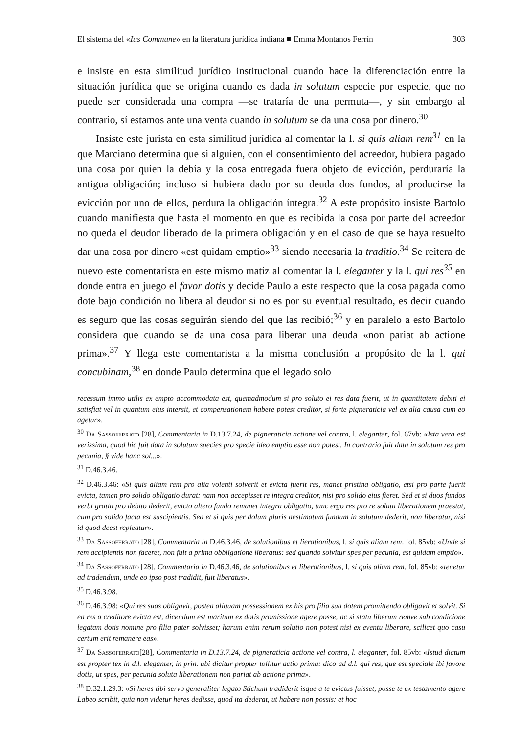El sistema del «Ius Commune» en la literatura jurídica indiana ■ Emma Montanos Ferrín 303
e insiste en esta similitud jurídico institucional cuando hace la diferenciación entre la situación jurídica que se origina cuando es dada in solutum especie por especie, que no puede ser considerada una compra —se trataría de una permuta—, y sin embargo al contrario, sí estamos ante una venta cuando in solutum se da una cosa por dinero.<sup>30</sup>
Insiste este jurista en esta similitud jurídica al comentar la l. si quis aliam rem<sup>31</sup> en la que Marciano determina que si alguien, con el consentimiento del acreedor, hubiera pagado una cosa por quien la debía y la cosa entregada fuera objeto de evicción, perduraría la antigua obligación; incluso si hubiera dado por su deuda dos fundos, al producirse la evicción por uno de ellos, perdura la obligación íntegra.<sup>32</sup> A este propósito insiste Bartolo cuando manifiesta que hasta el momento en que es recibida la cosa por parte del acreedor no queda el deudor liberado de la primera obligación y en el caso de que se haya resuelto dar una cosa por dinero «est quidam emptio»<sup>33</sup> siendo necesaria la traditio.<sup>34</sup> Se reitera de nuevo este comentarista en este mismo matiz al comentar la l. eleganter y la l. qui res<sup>35</sup> en donde entra en juego el favor dotis y decide Paulo a este respecto que la cosa pagada como dote bajo condición no libera al deudor si no es por su eventual resultado, es decir cuando es seguro que las cosas seguirán siendo del que las recibió;<sup>36</sup> y en paralelo a esto Bartolo considera que cuando se da una cosa para liberar una deuda «non pariat ab actione prima».<sup>37</sup> Y llega este comentarista a la misma conclusión a propósito de la l. qui concubinam,<sup>38</sup> en donde Paulo determina que el legado solo
recessum immo utilis ex empto accommodata est, quemadmodum si pro soluto ei res data fuerit, ut in quantitatem debiti ei satisfiat vel in quantum eius intersit, et compensationem habere potest creditor, si forte pigneraticia vel ex alia causa cum eo agetur».
<sup>30</sup> Da Sassoferrato [28], Commentaria in D.13.7.24, de pigneraticia actione vel contra, l. eleganter, fol. 67vb: «Ista vera est verissima, quod hic fuit data in solutum species pro specie ideo emptio esse non potest. In contrario fuit data in solutum res pro pecunia, § vide hanc sol...».
<sup>31</sup> D.46.3.46.
<sup>32</sup> D.46.3.46: «Si quis aliam rem pro alia volenti solverit et evicta fuerit res, manet pristina obligatio, etsi pro parte fuerit evicta, tamen pro solido obligatio durat: nam non accepisset re integra creditor, nisi pro solido eius fieret. Sed et si duos fundos verbi gratia pro debito dederit, evicto altero fundo remanet integra obligatio, tunc ergo res pro re soluta liberationem praestat, cum pro solido facta est suscipientis. Sed et si quis per dolum pluris aestimatum fundum in solutum dederit, non liberatur, nisi id quod deest repleatur».
<sup>33</sup> Da Sassoferrato [28], Commentaria in D.46.3.46, de solutionibus et lierationibus, l. si quis aliam rem. fol. 85vb: «Unde si rem accipientis non faceret, non fuit a prima obbligatione liberatus: sed quando solvitur spes per pecunia, est quidam emptio».
<sup>34</sup> Da Sassoferrato [28], Commentaria in D.46.3.46, de solutionibus et liberationibus, l. si quis aliam rem. fol. 85vb: «tenetur ad tradendum, unde eo ipso post tradidit, fuit liberatus».
<sup>35</sup> D.46.3.98.
<sup>36</sup> D.46.3.98: «Qui res suas obligavit, postea aliquam possessionem ex his pro filia sua dotem promittendo obligavit et solvit. Si ea res a creditore evicta est, dicendum est maritum ex dotis promissione agere posse, ac si statu liberum remve sub condicione legatam dotis nomine pro filia pater solvisset; harum enim rerum solutio non potest nisi ex eventu liberare, scilicet quo casu certum erit remanere eas».
<sup>37</sup> Da Sassoferrato[28], Commentaria in D.13.7.24, de pigneraticia actione vel contra, l. eleganter, fol. 85vb: «Istud dictum est propter tex in d.l. eleganter, in prin. ubi dicitur propter tollitur actio prima: dico ad d.l. qui res, que est speciale ibi favore dotis, ut spes, per pecunia soluta liberationem non pariat ab actione prima».
<sup>38</sup> D.32.1.29.3: «Si heres tibi servo generaliter legato Stichum tradiderit isque a te evictus fuisset, posse te ex testamento agere Labeo scribit, quia non videtur heres dedisse, quod ita dederat, ut habere non possis: et hoc